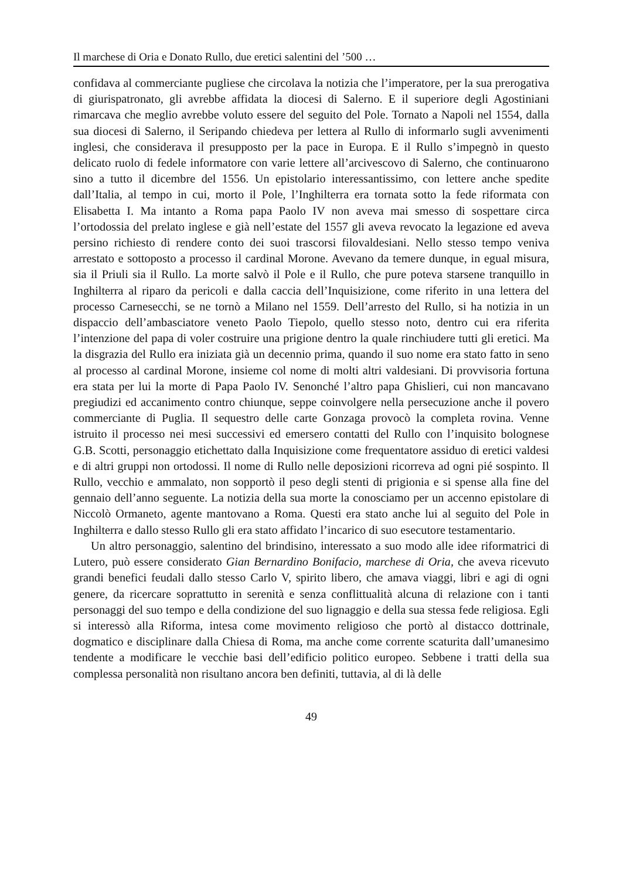Il marchese di Oria e Donato Rullo, due eretici salentini del ’500 …
confidava al commerciante pugliese che circolava la notizia che l’imperatore, per la sua prerogativa di giurispatronato, gli avrebbe affidata la diocesi di Salerno. E il superiore degli Agostiniani rimarcava che meglio avrebbe voluto essere del seguito del Pole. Tornato a Napoli nel 1554, dalla sua diocesi di Salerno, il Seripando chiedeva per lettera al Rullo di informarlo sugli avvenimenti inglesi, che considerava il presupposto per la pace in Europa. E il Rullo s’impegnò in questo delicato ruolo di fedele informatore con varie lettere all’arcivescovo di Salerno, che continuarono sino a tutto il dicembre del 1556. Un epistolario interessantissimo, con lettere anche spedite dall’Italia, al tempo in cui, morto il Pole, l’Inghilterra era tornata sotto la fede riformata con Elisabetta I. Ma intanto a Roma papa Paolo IV non aveva mai smesso di sospettare circa l’ortodossia del prelato inglese e già nell’estate del 1557 gli aveva revocato la legazione ed aveva persino richiesto di rendere conto dei suoi trascorsi filovaldesiani. Nello stesso tempo veniva arrestato e sottoposto a processo il cardinal Morone. Avevano da temere dunque, in egual misura, sia il Priuli sia il Rullo. La morte salvò il Pole e il Rullo, che pure poteva starsene tranquillo in Inghilterra al riparo da pericoli e dalla caccia dell’Inquisizione, come riferito in una lettera del processo Carnesecchi, se ne tornò a Milano nel 1559. Dell’arresto del Rullo, si ha notizia in un dispaccio dell’ambasciatore veneto Paolo Tiepolo, quello stesso noto, dentro cui era riferita l’intenzione del papa di voler costruire una prigione dentro la quale rinchiudere tutti gli eretici. Ma la disgrazia del Rullo era iniziata già un decennio prima, quando il suo nome era stato fatto in seno al processo al cardinal Morone, insieme col nome di molti altri valdesiani. Di provvisoria fortuna era stata per lui la morte di Papa Paolo IV. Senonché l’altro papa Ghislieri, cui non mancavano pregiudizi ed accanimento contro chiunque, seppe coinvolgere nella persecuzione anche il povero commerciante di Puglia. Il sequestro delle carte Gonzaga provocò la completa rovina. Venne istruito il processo nei mesi successivi ed emersero contatti del Rullo con l’inquisito bolognese G.B. Scotti, personaggio etichettato dalla Inquisizione come frequentatore assiduo di eretici valdesi e di altri gruppi non ortodossi. Il nome di Rullo nelle deposizioni ricorreva ad ogni pié sospinto. Il Rullo, vecchio e ammalato, non sopportò il peso degli stenti di prigionia e si spense alla fine del gennaio dell’anno seguente. La notizia della sua morte la conosciamo per un accenno epistolare di Niccolò Ormaneto, agente mantovano a Roma. Questi era stato anche lui al seguito del Pole in Inghilterra e dallo stesso Rullo gli era stato affidato l’incarico di suo esecutore testamentario.
Un altro personaggio, salentino del brindisino, interessato a suo modo alle idee riformatrici di Lutero, può essere considerato Gian Bernardino Bonifacio, marchese di Oria, che aveva ricevuto grandi benefici feudali dallo stesso Carlo V, spirito libero, che amava viaggi, libri e agi di ogni genere, da ricercare soprattutto in serenità e senza conflittualità alcuna di relazione con i tanti personaggi del suo tempo e della condizione del suo lignaggio e della sua stessa fede religiosa. Egli si interessò alla Riforma, intesa come movimento religioso che portò al distacco dottrinale, dogmatico e disciplinare dalla Chiesa di Roma, ma anche come corrente scaturita dall’umanesimo tendente a modificare le vecchie basi dell’edificio politico europeo. Sebbene i tratti della sua complessa personalità non risultano ancora ben definiti, tuttavia, al di là delle
49